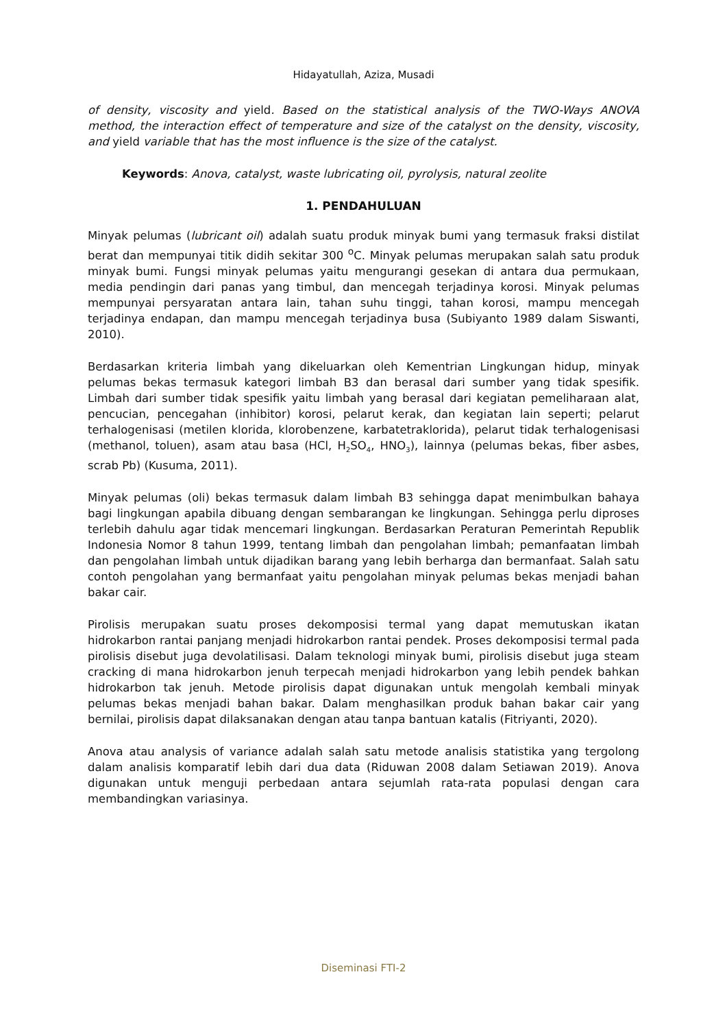Hidayatullah, Aziza, Musadi
of density, viscosity and yield. Based on the statistical analysis of the TWO-Ways ANOVA method, the interaction effect of temperature and size of the catalyst on the density, viscosity, and yield variable that has the most influence is the size of the catalyst.
Keywords: Anova, catalyst, waste lubricating oil, pyrolysis, natural zeolite
1. PENDAHULUAN
Minyak pelumas (lubricant oil) adalah suatu produk minyak bumi yang termasuk fraksi distilat berat dan mempunyai titik didih sekitar 300 <sup>o</sup>C. Minyak pelumas merupakan salah satu produk minyak bumi. Fungsi minyak pelumas yaitu mengurangi gesekan di antara dua permukaan, media pendingin dari panas yang timbul, dan mencegah terjadinya korosi. Minyak pelumas mempunyai persyaratan antara lain, tahan suhu tinggi, tahan korosi, mampu mencegah terjadinya endapan, dan mampu mencegah terjadinya busa (Subiyanto 1989 dalam Siswanti, 2010).
Berdasarkan kriteria limbah yang dikeluarkan oleh Kementrian Lingkungan hidup, minyak pelumas bekas termasuk kategori limbah B3 dan berasal dari sumber yang tidak spesifik. Limbah dari sumber tidak spesifik yaitu limbah yang berasal dari kegiatan pemeliharaan alat, pencucian, pencegahan (inhibitor) korosi, pelarut kerak, dan kegiatan lain seperti; pelarut terhalogenisasi (metilen klorida, klorobenzene, karbatetraklorida), pelarut tidak terhalogenisasi (methanol, toluen), asam atau basa (HCl, H<sub>2</sub>SO<sub>4</sub>, HNO<sub>3</sub>), lainnya (pelumas bekas, fiber asbes, scrab Pb) (Kusuma, 2011).
Minyak pelumas (oli) bekas termasuk dalam limbah B3 sehingga dapat menimbulkan bahaya bagi lingkungan apabila dibuang dengan sembarangan ke lingkungan. Sehingga perlu diproses terlebih dahulu agar tidak mencemari lingkungan. Berdasarkan Peraturan Pemerintah Republik Indonesia Nomor 8 tahun 1999, tentang limbah dan pengolahan limbah; pemanfaatan limbah dan pengolahan limbah untuk dijadikan barang yang lebih berharga dan bermanfaat. Salah satu contoh pengolahan yang bermanfaat yaitu pengolahan minyak pelumas bekas menjadi bahan bakar cair.
Pirolisis merupakan suatu proses dekomposisi termal yang dapat memutuskan ikatan hidrokarbon rantai panjang menjadi hidrokarbon rantai pendek. Proses dekomposisi termal pada pirolisis disebut juga devolatilisasi. Dalam teknologi minyak bumi, pirolisis disebut juga steam cracking di mana hidrokarbon jenuh terpecah menjadi hidrokarbon yang lebih pendek bahkan hidrokarbon tak jenuh. Metode pirolisis dapat digunakan untuk mengolah kembali minyak pelumas bekas menjadi bahan bakar. Dalam menghasilkan produk bahan bakar cair yang bernilai, pirolisis dapat dilaksanakan dengan atau tanpa bantuan katalis (Fitriyanti, 2020).
Anova atau analysis of variance adalah salah satu metode analisis statistika yang tergolong dalam analisis komparatif lebih dari dua data (Riduwan 2008 dalam Setiawan 2019). Anova digunakan untuk menguji perbedaan antara sejumlah rata-rata populasi dengan cara membandingkan variasinya.
Diseminasi FTI-2